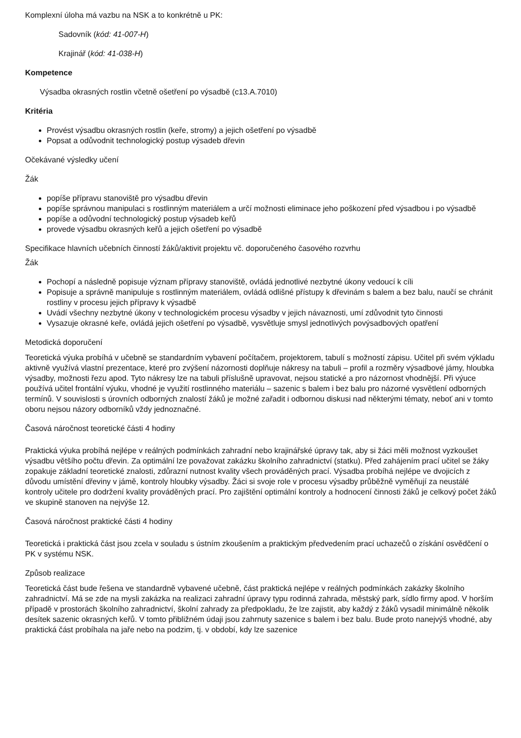Komplexní úloha má vazbu na NSK a to konkrétně u PK:
Sadovník (kód: 41-007-H)
Krajinář (kód: 41-038-H)
Kompetence
Výsadba okrasných rostlin včetně ošetření po výsadbě (c13.A.7010)
Kritéria
Provést výsadbu okrasných rostlin (keře, stromy) a jejich ošetření po výsadbě
Popsat a odůvodnit technologický postup výsadeb dřevin
Očekávané výsledky učení
Žák
popíše přípravu stanoviště pro výsadbu dřevin
popíše správnou manipulaci s rostlinným materiálem a určí možnosti eliminace jeho poškození před výsadbou i po výsadbě
popíše a odůvodní technologický postup výsadeb keřů
provede výsadbu okrasných keřů a jejich ošetření po výsadbě
Specifikace hlavních učebních činností žáků/aktivit projektu vč. doporučeného časového rozvrhu
Žák
Pochopí a následně popisuje význam přípravy stanoviště, ovládá jednotlivé nezbytné úkony vedoucí k cíli
Popisuje a správně manipuluje s rostlinným materiálem, ovládá odlišné přístupy k dřevinám s balem a bez balu, naučí se chránit rostliny v procesu jejich přípravy k výsadbě
Uvádí všechny nezbytné úkony v technologickém procesu výsadby v jejich návaznosti, umí zdůvodnit tyto činnosti
Vysazuje okrasné keře, ovládá jejich ošetření po výsadbě, vysvětluje smysl jednotlivých povýsadbových opatření
Metodická doporučení
Teoretická výuka probíhá v učebně se standardním vybavení počítačem, projektorem, tabulí s možností zápisu. Učitel při svém výkladu aktivně využívá vlastní prezentace, které pro zvýšení názornosti doplňuje nákresy na tabuli – profil a rozměry výsadbové jámy, hloubka výsadby, možnosti řezu apod. Tyto nákresy lze na tabuli příslušně upravovat, nejsou statické a pro názornost vhodnější. Při výuce používá učitel frontální výuku, vhodné je využití rostlinného materiálu – sazenic s balem i bez balu pro názorné vysvětlení odborných termínů. V souvislosti s úrovních odborných znalostí žáků je možné zařadit i odbornou diskusi nad některými tématy, neboť ani v tomto oboru nejsou názory odborníků vždy jednoznačné.
Časová náročnost teoretické části 4 hodiny
Praktická výuka probíhá nejlépe v reálných podmínkách zahradní nebo krajinářské úpravy tak, aby si žáci měli možnost vyzkoušet výsadbu většího počtu dřevin. Za optimální lze považovat zakázku školního zahradnictví (statku). Před zahájením prací učitel se žáky zopakuje základní teoretické znalosti, zdůrazní nutnost kvality všech prováděných prací. Výsadba probíhá nejlépe ve dvojicích z důvodu umístění dřeviny v jámě, kontroly hloubky výsadby. Žáci si svoje role v procesu výsadby průběžně vyměňují za neustálé kontroly učitele pro dodržení kvality prováděných prací. Pro zajištění optimální kontroly a hodnocení činnosti žáků je celkový počet žáků ve skupině stanoven na nejvýše 12.
Časová náročnost praktické části 4 hodiny
Teoretická i praktická část jsou zcela v souladu s ústním zkoušením a praktickým předvedením prací uchazečů o získání osvědčení o PK v systému NSK.
Způsob realizace
Teoretická část bude řešena ve standardně vybavené učebně, část praktická nejlépe v reálných podmínkách zakázky školního zahradnictví. Má se zde na mysli zakázka na realizaci zahradní úpravy typu rodinná zahrada, městský park, sídlo firmy apod. V horším případě v prostorách školního zahradnictví, školní zahrady za předpokladu, že lze zajistit, aby každý z žáků vysadil minimálně několik desítek sazenic okrasných keřů. V tomto přibližném údaji jsou zahrnuty sazenice s balem i bez balu. Bude proto nanejvýš vhodné, aby praktická část probíhala na jaře nebo na podzim, tj. v období, kdy lze sazenice